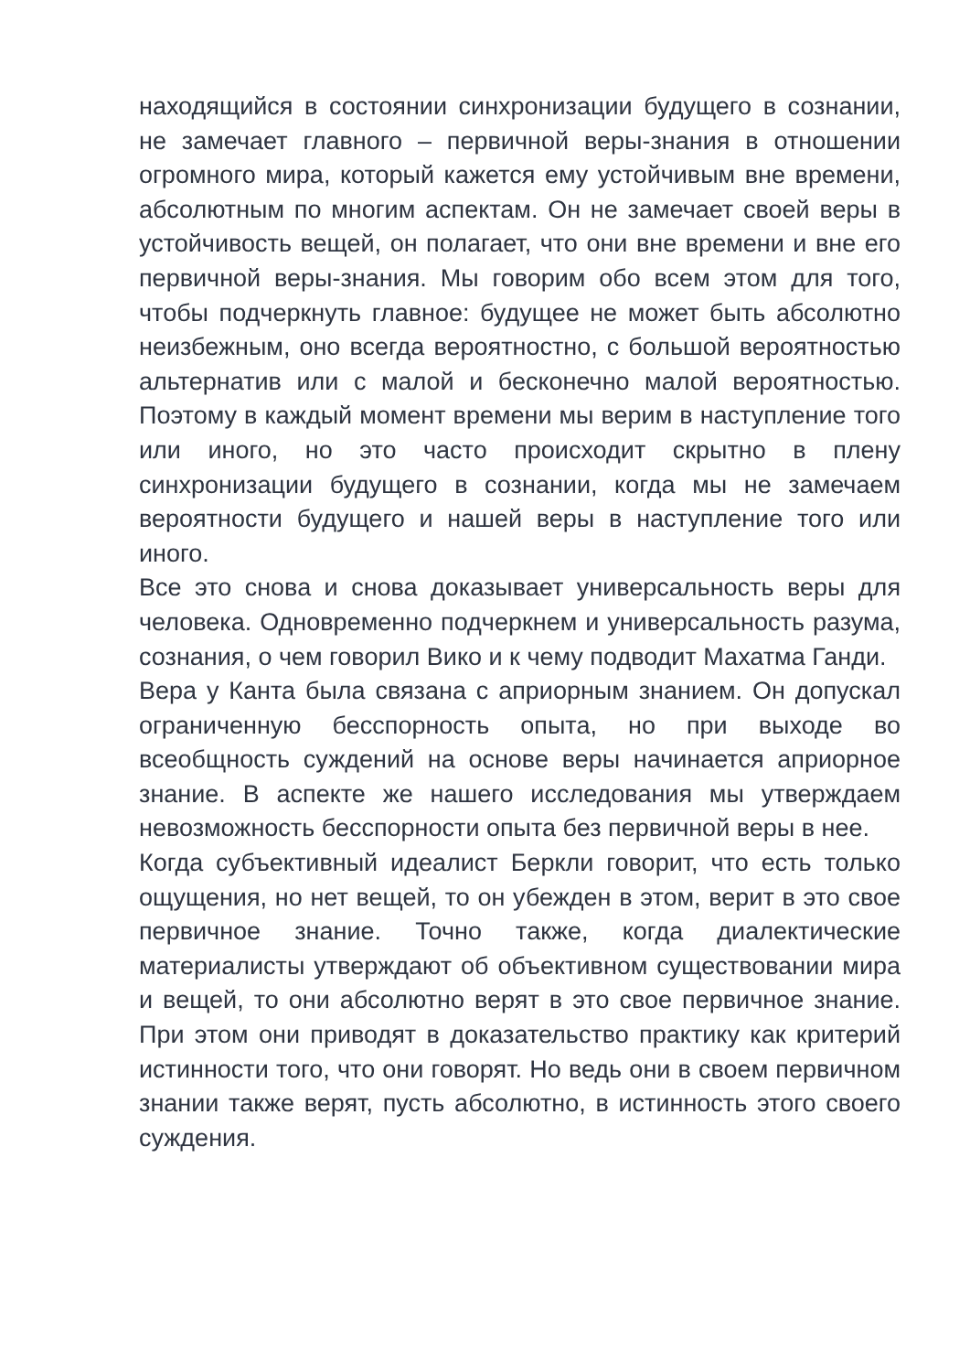находящийся в состоянии синхронизации будущего в сознании, не замечает главного – первичной веры-знания в отношении огромного мира, который кажется ему устойчивым вне времени, абсолютным по многим аспектам. Он не замечает своей веры в устойчивость вещей, он полагает, что они вне времени и вне его первичной веры-знания. Мы говорим обо всем этом для того, чтобы подчеркнуть главное: будущее не может быть абсолютно неизбежным, оно всегда вероятностно, с большой вероятностью альтернатив или с малой и бесконечно малой вероятностью. Поэтому в каждый момент времени мы верим в наступление того или иного, но это часто происходит скрытно в плену синхронизации будущего в сознании, когда мы не замечаем вероятности будущего и нашей веры в наступление того или иного.
Все это снова и снова доказывает универсальность веры для человека. Одновременно подчеркнем и универсальность разума, сознания, о чем говорил Вико и к чему подводит Махатма Ганди.
Вера у Канта была связана с априорным знанием. Он допускал ограниченную бесспорность опыта, но при выходе во всеобщность суждений на основе веры начинается априорное знание. В аспекте же нашего исследования мы утверждаем невозможность бесспорности опыта без первичной веры в нее.
Когда субъективный идеалист Беркли говорит, что есть только ощущения, но нет вещей, то он убежден в этом, верит в это свое первичное знание. Точно также, когда диалектические материалисты утверждают об объективном существовании мира и вещей, то они абсолютно верят в это свое первичное знание. При этом они приводят в доказательство практику как критерий истинности того, что они говорят. Но ведь они в своем первичном знании также верят, пусть абсолютно, в истинность этого своего суждения.